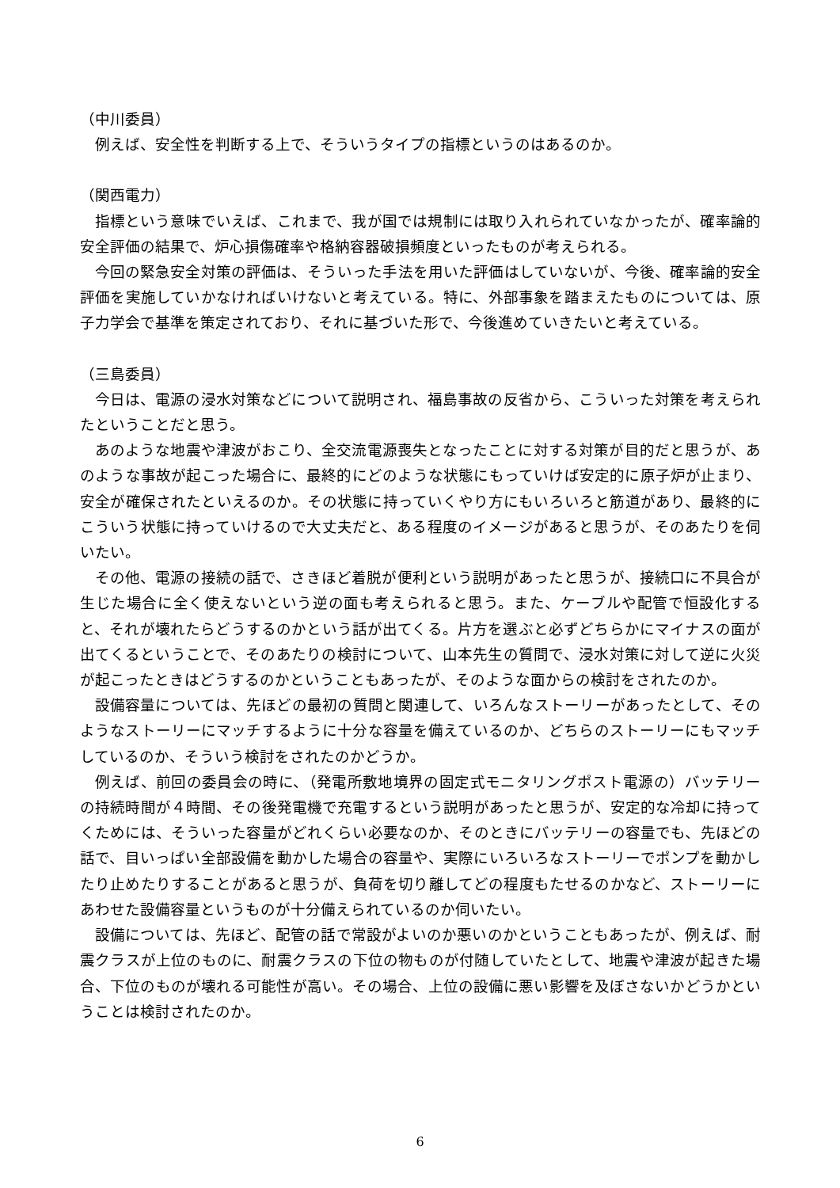（中川委員）
例えば、安全性を判断する上で、そういうタイプの指標というのはあるのか。
（関西電力）
指標という意味でいえば、これまで、我が国では規制には取り入れられていなかったが、確率論的安全評価の結果で、炉心損傷確率や格納容器破損頻度といったものが考えられる。
今回の緊急安全対策の評価は、そういった手法を用いた評価はしていないが、今後、確率論的安全評価を実施していかなければいけないと考えている。特に、外部事象を踏まえたものについては、原子力学会で基準を策定されており、それに基づいた形で、今後進めていきたいと考えている。
（三島委員）
今日は、電源の浸水対策などについて説明され、福島事故の反省から、こういった対策を考えられたということだと思う。
あのような地震や津波がおこり、全交流電源喪失となったことに対する対策が目的だと思うが、あのような事故が起こった場合に、最終的にどのような状態にもっていけば安定的に原子炉が止まり、安全が確保されたといえるのか。その状態に持っていくやり方にもいろいろと筋道があり、最終的にこういう状態に持っていけるので大丈夫だと、ある程度のイメージがあると思うが、そのあたりを伺いたい。
その他、電源の接続の話で、さきほど着脱が便利という説明があったと思うが、接続口に不具合が生じた場合に全く使えないという逆の面も考えられると思う。また、ケーブルや配管で恒設化すると、それが壊れたらどうするのかという話が出てくる。片方を選ぶと必ずどちらかにマイナスの面が出てくるということで、そのあたりの検討について、山本先生の質問で、浸水対策に対して逆に火災が起こったときはどうするのかということもあったが、そのような面からの検討をされたのか。
設備容量については、先ほどの最初の質問と関連して、いろんなストーリーがあったとして、そのようなストーリーにマッチするように十分な容量を備えているのか、どちらのストーリーにもマッチしているのか、そういう検討をされたのかどうか。
例えば、前回の委員会の時に、（発電所敷地境界の固定式モニタリングポスト電源の）バッテリーの持続時間が４時間、その後発電機で充電するという説明があったと思うが、安定的な冷却に持ってくためには、そういった容量がどれくらい必要なのか、そのときにバッテリーの容量でも、先ほどの話で、目いっぱい全部設備を動かした場合の容量や、実際にいろいろなストーリーでポンプを動かしたり止めたりすることがあると思うが、負荷を切り離してどの程度もたせるのかなど、ストーリーにあわせた設備容量というものが十分備えられているのか伺いたい。
設備については、先ほど、配管の話で常設がよいのか悪いのかということもあったが、例えば、耐震クラスが上位のものに、耐震クラスの下位の物ものが付随していたとして、地震や津波が起きた場合、下位のものが壊れる可能性が高い。その場合、上位の設備に悪い影響を及ぼさないかどうかということは検討されたのか。
6